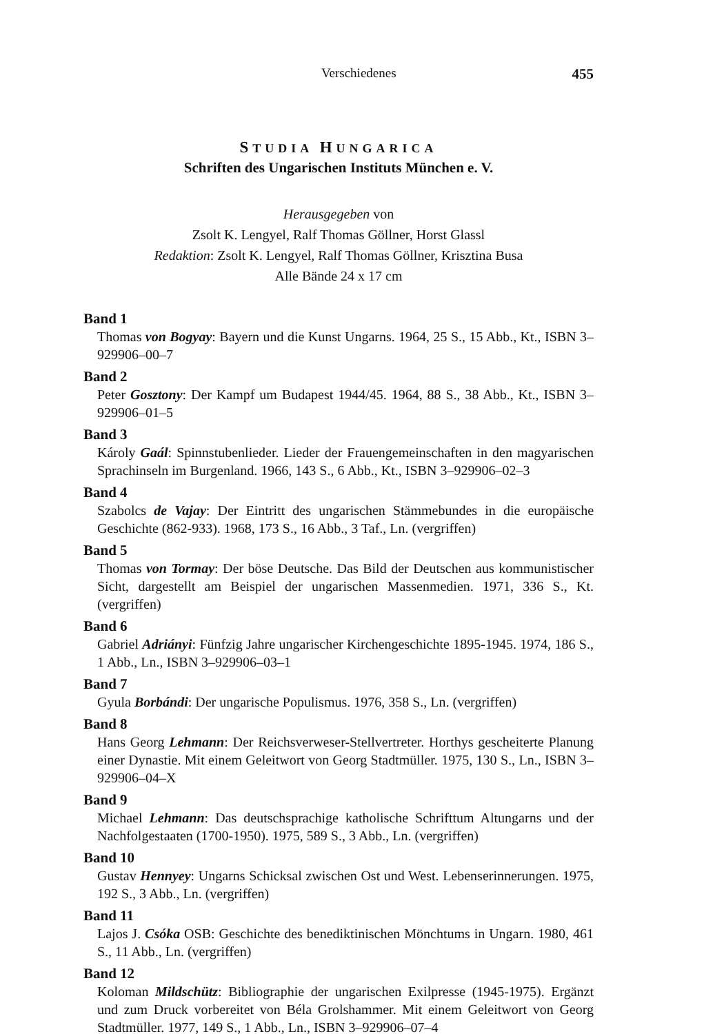Verschiedenes 455
STUDIA HUNGARICA
Schriften des Ungarischen Instituts München e. V.
Herausgegeben von
Zsolt K. Lengyel, Ralf Thomas Göllner, Horst Glassl
Redaktion: Zsolt K. Lengyel, Ralf Thomas Göllner, Krisztina Busa
Alle Bände 24 x 17 cm
Band 1
Thomas von Bogyay: Bayern und die Kunst Ungarns. 1964, 25 S., 15 Abb., Kt., ISBN 3–929906–00–7
Band 2
Peter Gosztony: Der Kampf um Budapest 1944/45. 1964, 88 S., 38 Abb., Kt., ISBN 3–929906–01–5
Band 3
Károly Gaál: Spinnstubenlieder. Lieder der Frauengemeinschaften in den magyarischen Sprachinseln im Burgenland. 1966, 143 S., 6 Abb., Kt., ISBN 3–929906–02–3
Band 4
Szabolcs de Vajay: Der Eintritt des ungarischen Stämmebundes in die europäische Geschichte (862-933). 1968, 173 S., 16 Abb., 3 Taf., Ln. (vergriffen)
Band 5
Thomas von Tormay: Der böse Deutsche. Das Bild der Deutschen aus kommunistischer Sicht, dargestellt am Beispiel der ungarischen Massenmedien. 1971, 336 S., Kt. (vergriffen)
Band 6
Gabriel Adriányi: Fünfzig Jahre ungarischer Kirchengeschichte 1895-1945. 1974, 186 S., 1 Abb., Ln., ISBN 3–929906–03–1
Band 7
Gyula Borbándi: Der ungarische Populismus. 1976, 358 S., Ln. (vergriffen)
Band 8
Hans Georg Lehmann: Der Reichsverweser-Stellvertreter. Horthys gescheiterte Planung einer Dynastie. Mit einem Geleitwort von Georg Stadtmüller. 1975, 130 S., Ln., ISBN 3–929906–04–X
Band 9
Michael Lehmann: Das deutschsprachige katholische Schrifttum Altungarns und der Nachfolgestaaten (1700-1950). 1975, 589 S., 3 Abb., Ln. (vergriffen)
Band 10
Gustav Hennyey: Ungarns Schicksal zwischen Ost und West. Lebenserinnerungen. 1975, 192 S., 3 Abb., Ln. (vergriffen)
Band 11
Lajos J. Csóka OSB: Geschichte des benediktinischen Mönchtums in Ungarn. 1980, 461 S., 11 Abb., Ln. (vergriffen)
Band 12
Koloman Mildschütz: Bibliographie der ungarischen Exilpresse (1945-1975). Ergänzt und zum Druck vorbereitet von Béla Grolshammer. Mit einem Geleitwort von Georg Stadtmüller. 1977, 149 S., 1 Abb., Ln., ISBN 3–929906–07–4